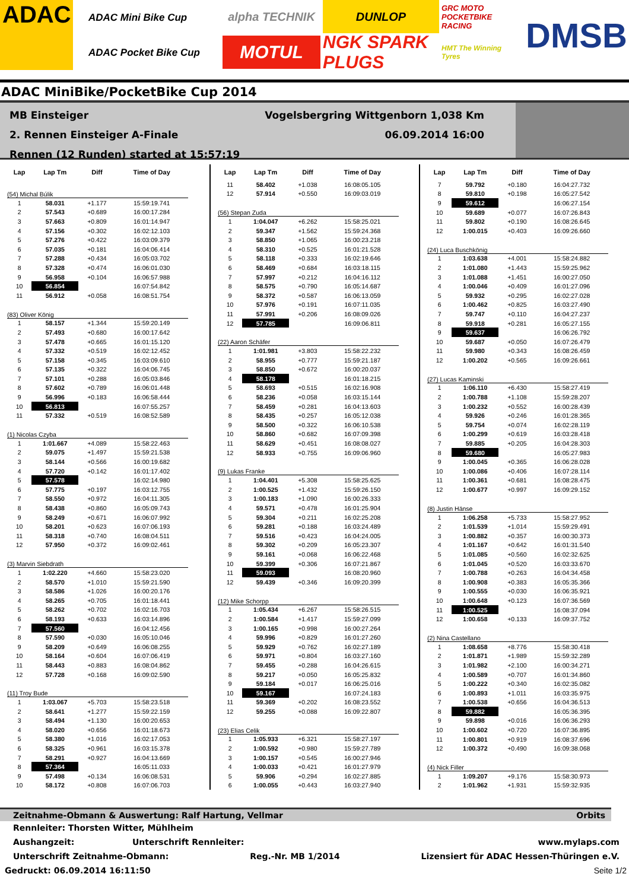ADAC
ADAC Mini Bike Cup
ADAC Pocket Bike Cup
alpha TECHNIK
DUNLOP
GRC MOTO POCKETBIKE RACING
MOTUL
NGK SPARK PLUGS
HMT The Winning Tyres
DMSB
ADAC MiniBike/PocketBike Cup 2014
MB Einsteiger Vogelsbergring Wittgenborn 1,038 Km
2. Rennen Einsteiger A-Finale 06.09.2014 16:00
Rennen (12 Runden) started at 15:57:19
| Lap | Lap Tm | Diff | Time of Day |
| --- | --- | --- | --- |
| (54) Michal Búlik | | | |
| 1 | 58.031 | +1.177 | 15:59:19.741 |
| 2 | 57.543 | +0.689 | 16:00:17.284 |
| 3 | 57.663 | +0.809 | 16:01:14.947 |
| 4 | 57.156 | +0.302 | 16:02:12.103 |
| 5 | 57.276 | +0.422 | 16:03:09.379 |
| 6 | 57.035 | +0.181 | 16:04:06.414 |
| 7 | 57.288 | +0.434 | 16:05:03.702 |
| 8 | 57.328 | +0.474 | 16:06:01.030 |
| 9 | 56.958 | +0.104 | 16:06:57.988 |
| 10 | 56.854 | | 16:07:54.842 |
| 11 | 56.912 | +0.058 | 16:08:51.754 |
| (83) Oliver König | | | |
| 1 | 58.157 | +1.344 | 15:59:20.149 |
| 2 | 57.493 | +0.680 | 16:00:17.642 |
| 3 | 57.478 | +0.665 | 16:01:15.120 |
| 4 | 57.332 | +0.519 | 16:02:12.452 |
| 5 | 57.158 | +0.345 | 16:03:09.610 |
| 6 | 57.135 | +0.322 | 16:04:06.745 |
| 7 | 57.101 | +0.288 | 16:05:03.846 |
| 8 | 57.602 | +0.789 | 16:06:01.448 |
| 9 | 56.996 | +0.183 | 16:06:58.444 |
| 10 | 56.813 | | 16:07:55.257 |
| 11 | 57.332 | +0.519 | 16:08:52.589 |
| (1) Nicolas Czyba | | | |
| 1 | 1:01.667 | +4.089 | 15:58:22.463 |
| 2 | 59.075 | +1.497 | 15:59:21.538 |
| 3 | 58.144 | +0.566 | 16:00:19.682 |
| 4 | 57.720 | +0.142 | 16:01:17.402 |
| 5 | 57.578 | | 16:02:14.980 |
| 6 | 57.775 | +0.197 | 16:03:12.755 |
| 7 | 58.550 | +0.972 | 16:04:11.305 |
| 8 | 58.438 | +0.860 | 16:05:09.743 |
| 9 | 58.249 | +0.671 | 16:06:07.992 |
| 10 | 58.201 | +0.623 | 16:07:06.193 |
| 11 | 58.318 | +0.740 | 16:08:04.511 |
| 12 | 57.950 | +0.372 | 16:09:02.461 |
| (3) Marvin Siebdrath | | | |
| 1 | 1:02.220 | +4.660 | 15:58:23.020 |
| 2 | 58.570 | +1.010 | 15:59:21.590 |
| 3 | 58.586 | +1.026 | 16:00:20.176 |
| 4 | 58.265 | +0.705 | 16:01:18.441 |
| 5 | 58.262 | +0.702 | 16:02:16.703 |
| 6 | 58.193 | +0.633 | 16:03:14.896 |
| 7 | 57.560 | | 16:04:12.456 |
| 8 | 57.590 | +0.030 | 16:05:10.046 |
| 9 | 58.209 | +0.649 | 16:06:08.255 |
| 10 | 58.164 | +0.604 | 16:07:06.419 |
| 11 | 58.443 | +0.883 | 16:08:04.862 |
| 12 | 57.728 | +0.168 | 16:09:02.590 |
| (11) Troy Bude | | | |
| 1 | 1:03.067 | +5.703 | 15:58:23.518 |
| 2 | 58.641 | +1.277 | 15:59:22.159 |
| 3 | 58.494 | +1.130 | 16:00:20.653 |
| 4 | 58.020 | +0.656 | 16:01:18.673 |
| 5 | 58.380 | +1.016 | 16:02:17.053 |
| 6 | 58.325 | +0.961 | 16:03:15.378 |
| 7 | 58.291 | +0.927 | 16:04:13.669 |
| 8 | 57.364 | | 16:05:11.033 |
| 9 | 57.498 | +0.134 | 16:06:08.531 |
| 10 | 58.172 | +0.808 | 16:07:06.703 |
| Lap | Lap Tm | Diff | Time of Day |
| --- | --- | --- | --- |
| 11 | 58.402 | +1.038 | 16:08:05.105 |
| 12 | 57.914 | +0.550 | 16:09:03.019 |
| (56) Stepan Zuda | | | |
| 1 | 1:04.047 | +6.262 | 15:58:25.021 |
| 2 | 59.347 | +1.562 | 15:59:24.368 |
| 3 | 58.850 | +1.065 | 16:00:23.218 |
| 4 | 58.310 | +0.525 | 16:01:21.528 |
| 5 | 58.118 | +0.333 | 16:02:19.646 |
| 6 | 58.469 | +0.684 | 16:03:18.115 |
| 7 | 57.997 | +0.212 | 16:04:16.112 |
| 8 | 58.575 | +0.790 | 16:05:14.687 |
| 9 | 58.372 | +0.587 | 16:06:13.059 |
| 10 | 57.976 | +0.191 | 16:07:11.035 |
| 11 | 57.991 | +0.206 | 16:08:09.026 |
| 12 | 57.785 | | 16:09:06.811 |
| (22) Aaron Schäfer | | | |
| 1 | 1:01.981 | +3.803 | 15:58:22.232 |
| 2 | 58.955 | +0.777 | 15:59:21.187 |
| 3 | 58.850 | +0.672 | 16:00:20.037 |
| 4 | 58.178 | | 16:01:18.215 |
| 5 | 58.693 | +0.515 | 16:02:16.908 |
| 6 | 58.236 | +0.058 | 16:03:15.144 |
| 7 | 58.459 | +0.281 | 16:04:13.603 |
| 8 | 58.435 | +0.257 | 16:05:12.038 |
| 9 | 58.500 | +0.322 | 16:06:10.538 |
| 10 | 58.860 | +0.682 | 16:07:09.398 |
| 11 | 58.629 | +0.451 | 16:08:08.027 |
| 12 | 58.933 | +0.755 | 16:09:06.960 |
| (9) Lukas Franke | | | |
| 1 | 1:04.401 | +5.308 | 15:58:25.625 |
| 2 | 1:00.525 | +1.432 | 15:59:26.150 |
| 3 | 1:00.183 | +1.090 | 16:00:26.333 |
| 4 | 59.571 | +0.478 | 16:01:25.904 |
| 5 | 59.304 | +0.211 | 16:02:25.208 |
| 6 | 59.281 | +0.188 | 16:03:24.489 |
| 7 | 59.516 | +0.423 | 16:04:24.005 |
| 8 | 59.302 | +0.209 | 16:05:23.307 |
| 9 | 59.161 | +0.068 | 16:06:22.468 |
| 10 | 59.399 | +0.306 | 16:07:21.867 |
| 11 | 59.093 | | 16:08:20.960 |
| 12 | 59.439 | +0.346 | 16:09:20.399 |
| (12) Mike Schorpp | | | |
| 1 | 1:05.434 | +6.267 | 15:58:26.515 |
| 2 | 1:00.584 | +1.417 | 15:59:27.099 |
| 3 | 1:00.165 | +0.998 | 16:00:27.264 |
| 4 | 59.996 | +0.829 | 16:01:27.260 |
| 5 | 59.929 | +0.762 | 16:02:27.189 |
| 6 | 59.971 | +0.804 | 16:03:27.160 |
| 7 | 59.455 | +0.288 | 16:04:26.615 |
| 8 | 59.217 | +0.050 | 16:05:25.832 |
| 9 | 59.184 | +0.017 | 16:06:25.016 |
| 10 | 59.167 | | 16:07:24.183 |
| 11 | 59.369 | +0.202 | 16:08:23.552 |
| 12 | 59.255 | +0.088 | 16:09:22.807 |
| (23) Elias Celik | | | |
| 1 | 1:05.933 | +6.321 | 15:58:27.197 |
| 2 | 1:00.592 | +0.980 | 15:59:27.789 |
| 3 | 1:00.157 | +0.545 | 16:00:27.946 |
| 4 | 1:00.033 | +0.421 | 16:01:27.979 |
| 5 | 59.906 | +0.294 | 16:02:27.885 |
| 6 | 1:00.055 | +0.443 | 16:03:27.940 |
| Lap | Lap Tm | Diff | Time of Day |
| --- | --- | --- | --- |
| 7 | 59.792 | +0.180 | 16:04:27.732 |
| 8 | 59.810 | +0.198 | 16:05:27.542 |
| 9 | 59.612 | | 16:06:27.154 |
| 10 | 59.689 | +0.077 | 16:07:26.843 |
| 11 | 59.802 | +0.190 | 16:08:26.645 |
| 12 | 1:00.015 | +0.403 | 16:09:26.660 |
| (24) Luca Buschkönig | | | |
| 1 | 1:03.638 | +4.001 | 15:58:24.882 |
| 2 | 1:01.080 | +1.443 | 15:59:25.962 |
| 3 | 1:01.088 | +1.451 | 16:00:27.050 |
| 4 | 1:00.046 | +0.409 | 16:01:27.096 |
| 5 | 59.932 | +0.295 | 16:02:27.028 |
| 6 | 1:00.462 | +0.825 | 16:03:27.490 |
| 7 | 59.747 | +0.110 | 16:04:27.237 |
| 8 | 59.918 | +0.281 | 16:05:27.155 |
| 9 | 59.637 | | 16:06:26.792 |
| 10 | 59.687 | +0.050 | 16:07:26.479 |
| 11 | 59.980 | +0.343 | 16:08:26.459 |
| 12 | 1:00.202 | +0.565 | 16:09:26.661 |
| (27) Lucas Kaminski | | | |
| 1 | 1:06.110 | +6.430 | 15:58:27.419 |
| 2 | 1:00.788 | +1.108 | 15:59:28.207 |
| 3 | 1:00.232 | +0.552 | 16:00:28.439 |
| 4 | 59.926 | +0.246 | 16:01:28.365 |
| 5 | 59.754 | +0.074 | 16:02:28.119 |
| 6 | 1:00.299 | +0.619 | 16:03:28.418 |
| 7 | 59.885 | +0.205 | 16:04:28.303 |
| 8 | 59.680 | | 16:05:27.983 |
| 9 | 1:00.045 | +0.365 | 16:06:28.028 |
| 10 | 1:00.086 | +0.406 | 16:07:28.114 |
| 11 | 1:00.361 | +0.681 | 16:08:28.475 |
| 12 | 1:00.677 | +0.997 | 16:09:29.152 |
| (8) Justin Hänse | | | |
| 1 | 1:06.258 | +5.733 | 15:58:27.952 |
| 2 | 1:01.539 | +1.014 | 15:59:29.491 |
| 3 | 1:00.882 | +0.357 | 16:00:30.373 |
| 4 | 1:01.167 | +0.642 | 16:01:31.540 |
| 5 | 1:01.085 | +0.560 | 16:02:32.625 |
| 6 | 1:01.045 | +0.520 | 16:03:33.670 |
| 7 | 1:00.788 | +0.263 | 16:04:34.458 |
| 8 | 1:00.908 | +0.383 | 16:05:35.366 |
| 9 | 1:00.555 | +0.030 | 16:06:35.921 |
| 10 | 1:00.648 | +0.123 | 16:07:36.569 |
| 11 | 1:00.525 | | 16:08:37.094 |
| 12 | 1:00.658 | +0.133 | 16:09:37.752 |
| (2) Nina Castellano | | | |
| 1 | 1:08.658 | +8.776 | 15:58:30.418 |
| 2 | 1:01.871 | +1.989 | 15:59:32.289 |
| 3 | 1:01.982 | +2.100 | 16:00:34.271 |
| 4 | 1:00.589 | +0.707 | 16:01:34.860 |
| 5 | 1:00.222 | +0.340 | 16:02:35.082 |
| 6 | 1:00.893 | +1.011 | 16:03:35.975 |
| 7 | 1:00.538 | +0.656 | 16:04:36.513 |
| 8 | 59.882 | | 16:05:36.395 |
| 9 | 59.898 | +0.016 | 16:06:36.293 |
| 10 | 1:00.602 | +0.720 | 16:07:36.895 |
| 11 | 1:00.801 | +0.919 | 16:08:37.696 |
| 12 | 1:00.372 | +0.490 | 16:09:38.068 |
| (4) Nick Filler | | | |
| 1 | 1:09.207 | +9.176 | 15:58:30.973 |
| 2 | 1:01.962 | +1.931 | 15:59:32.935 |
Zeitnahme-Obmann & Auswertung: Ralf Hartung, Vellmar Orbits
Rennleiter: Thorsten Witter, Mühlheim
Aushangzeit: Unterschrift Rennleiter: www.mylaps.com
Unterschrift Zeitnahme-Obmann: Reg.-Nr. MB 1/2014 Lizensiert für ADAC Hessen-Thüringen e.V.
Gedruckt: 06.09.2014 16:11:50 Seite 1/2